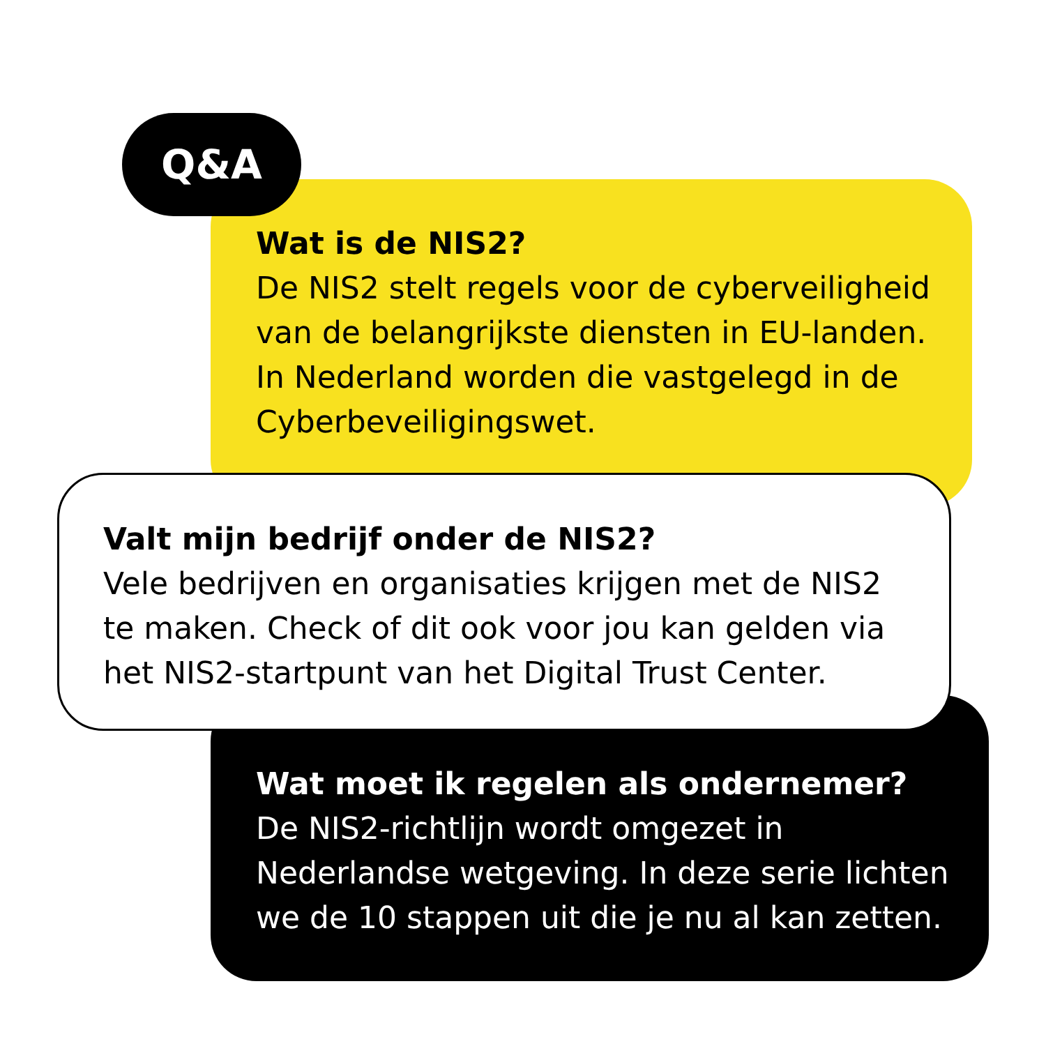Q&A
Wat is de NIS2?
De NIS2 stelt regels voor de cyberveiligheid van de belangrijkste diensten in EU-landen. In Nederland worden die vastgelegd in de Cyberbeveiligingswet.
Valt mijn bedrijf onder de NIS2?
Vele bedrijven en organisaties krijgen met de NIS2 te maken. Check of dit ook voor jou kan gelden via het NIS2-startpunt van het Digital Trust Center.
Wat moet ik regelen als ondernemer?
De NIS2-richtlijn wordt omgezet in Nederlandse wetgeving. In deze serie lichten we de 10 stappen uit die je nu al kan zetten.